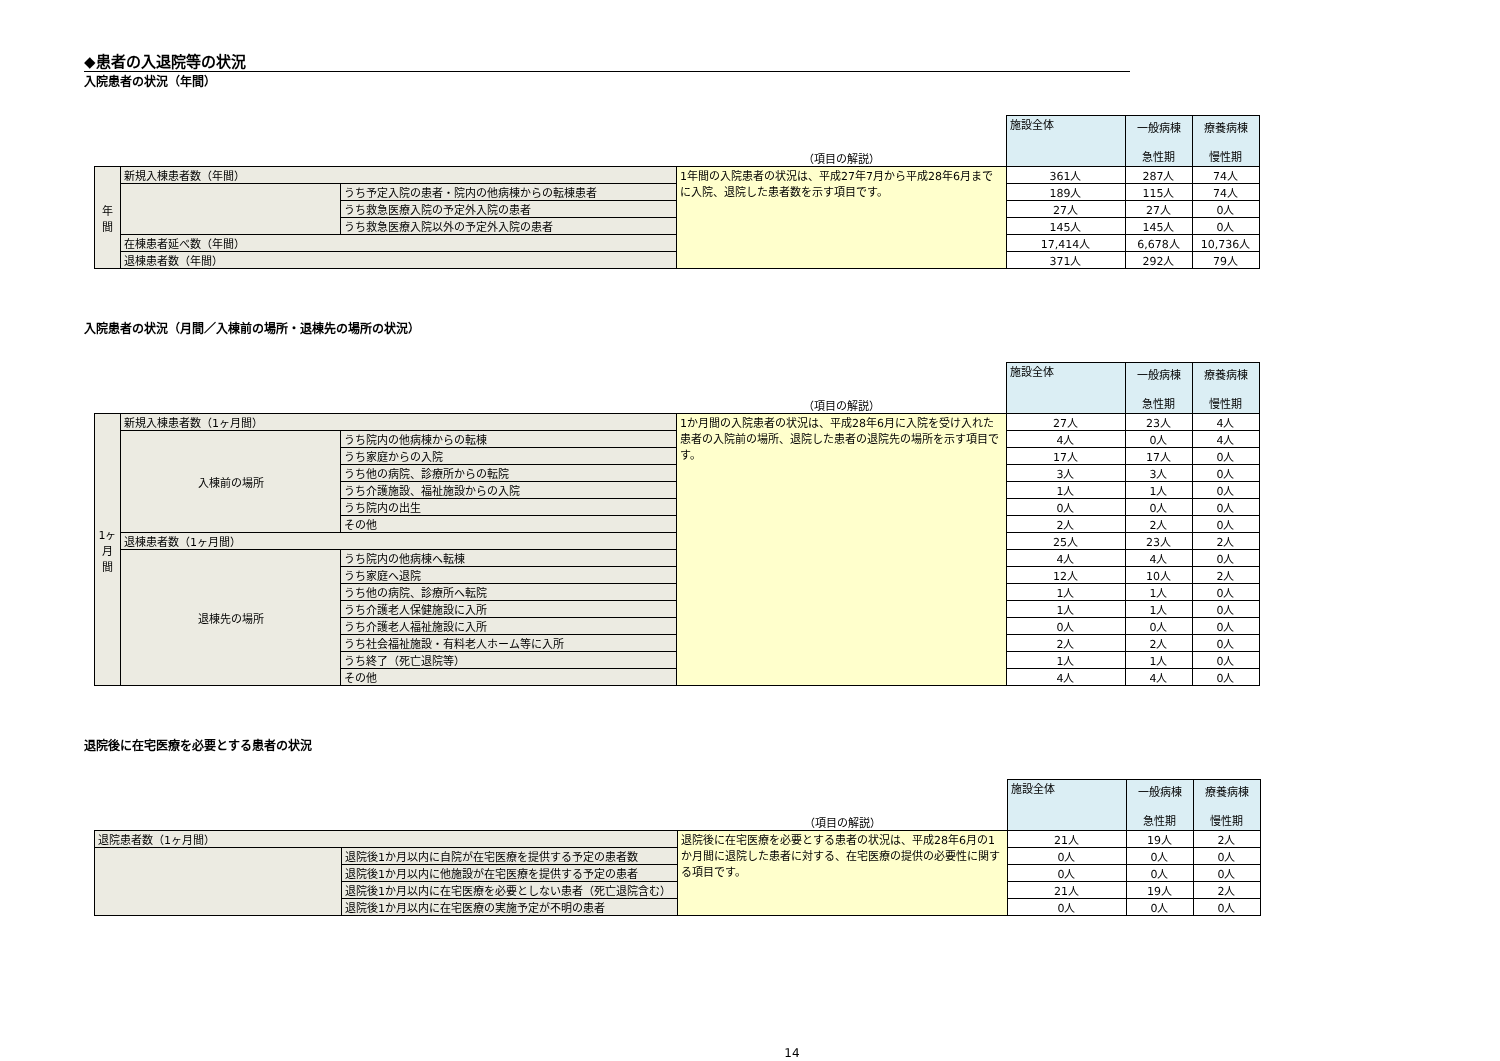◆患者の入退院等の状況
入院患者の状況（年間）
| | | | （項目の解説） | 施設全体 | 一般病棟 急性期 | 療養病棟 慢性期 |
| 年 間 | 新規入棟患者数（年間） | | 1年間の入院患者の状況は、平成27年7月から平成28年6月までに入院、退院した患者数を示す項目です。 | 361人 | 287人 | 74人 |
| | | うち予定入院の患者・院内の他病棟からの転棟患者 | | 189人 | 115人 | 74人 |
| | | うち救急医療入院の予定外入院の患者 | | 27人 | 27人 | 0人 |
| | | うち救急医療入院以外の予定外入院の患者 | | 145人 | 145人 | 0人 |
| | 在棟患者延べ数（年間） | | | 17,414人 | 6,678人 | 10,736人 |
| | 退棟患者数（年間） | | | 371人 | 292人 | 79人 |
入院患者の状況（月間／入棟前の場所・退棟先の場所の状況）
| | | | （項目の解説） | 施設全体 | 一般病棟 急性期 | 療養病棟 慢性期 |
| 1ヶ 月 間 | 新規入棟患者数（1ヶ月間） | | 1か月間の入院患者の状況は、平成28年6月に入院を受け入れた患者の入院前の場所、退院した患者の退院先の場所を示す項目です。 | 27人 | 23人 | 4人 |
| | 入棟前の場所 | うち院内の他病棟からの転棟 | | 4人 | 0人 | 4人 |
| | | うち家庭からの入院 | | 17人 | 17人 | 0人 |
| | | うち他の病院、診療所からの転院 | | 3人 | 3人 | 0人 |
| | | うち介護施設、福祉施設からの入院 | | 1人 | 1人 | 0人 |
| | | うち院内の出生 | | 0人 | 0人 | 0人 |
| | | その他 | | 2人 | 2人 | 0人 |
| | 退棟患者数（1ヶ月間） | | | 25人 | 23人 | 2人 |
| | 退棟先の場所 | うち院内の他病棟へ転棟 | | 4人 | 4人 | 0人 |
| | | うち家庭へ退院 | | 12人 | 10人 | 2人 |
| | | うち他の病院、診療所へ転院 | | 1人 | 1人 | 0人 |
| | | うち介護老人保健施設に入所 | | 1人 | 1人 | 0人 |
| | | うち介護老人福祉施設に入所 | | 0人 | 0人 | 0人 |
| | | うち社会福祉施設・有料老人ホーム等に入所 | | 2人 | 2人 | 0人 |
| | | うち終了（死亡退院等） | | 1人 | 1人 | 0人 |
| | | その他 | | 4人 | 4人 | 0人 |
退院後に在宅医療を必要とする患者の状況
| | | （項目の解説） | 施設全体 | 一般病棟 急性期 | 療養病棟 慢性期 |
| 退院患者数（1ヶ月間） | | 退院後に在宅医療を必要とする患者の状況は、平成28年6月の1か月間に退院した患者に対する、在宅医療の提供の必要性に関する項目です。 | 21人 | 19人 | 2人 |
| | 退院後1か月以内に自院が在宅医療を提供する予定の患者数 | | 0人 | 0人 | 0人 |
| | 退院後1か月以内に他施設が在宅医療を提供する予定の患者 | | 0人 | 0人 | 0人 |
| | 退院後1か月以内に在宅医療を必要としない患者（死亡退院含む） | | 21人 | 19人 | 2人 |
| | 退院後1か月以内に在宅医療の実施予定が不明の患者 | | 0人 | 0人 | 0人 |
14